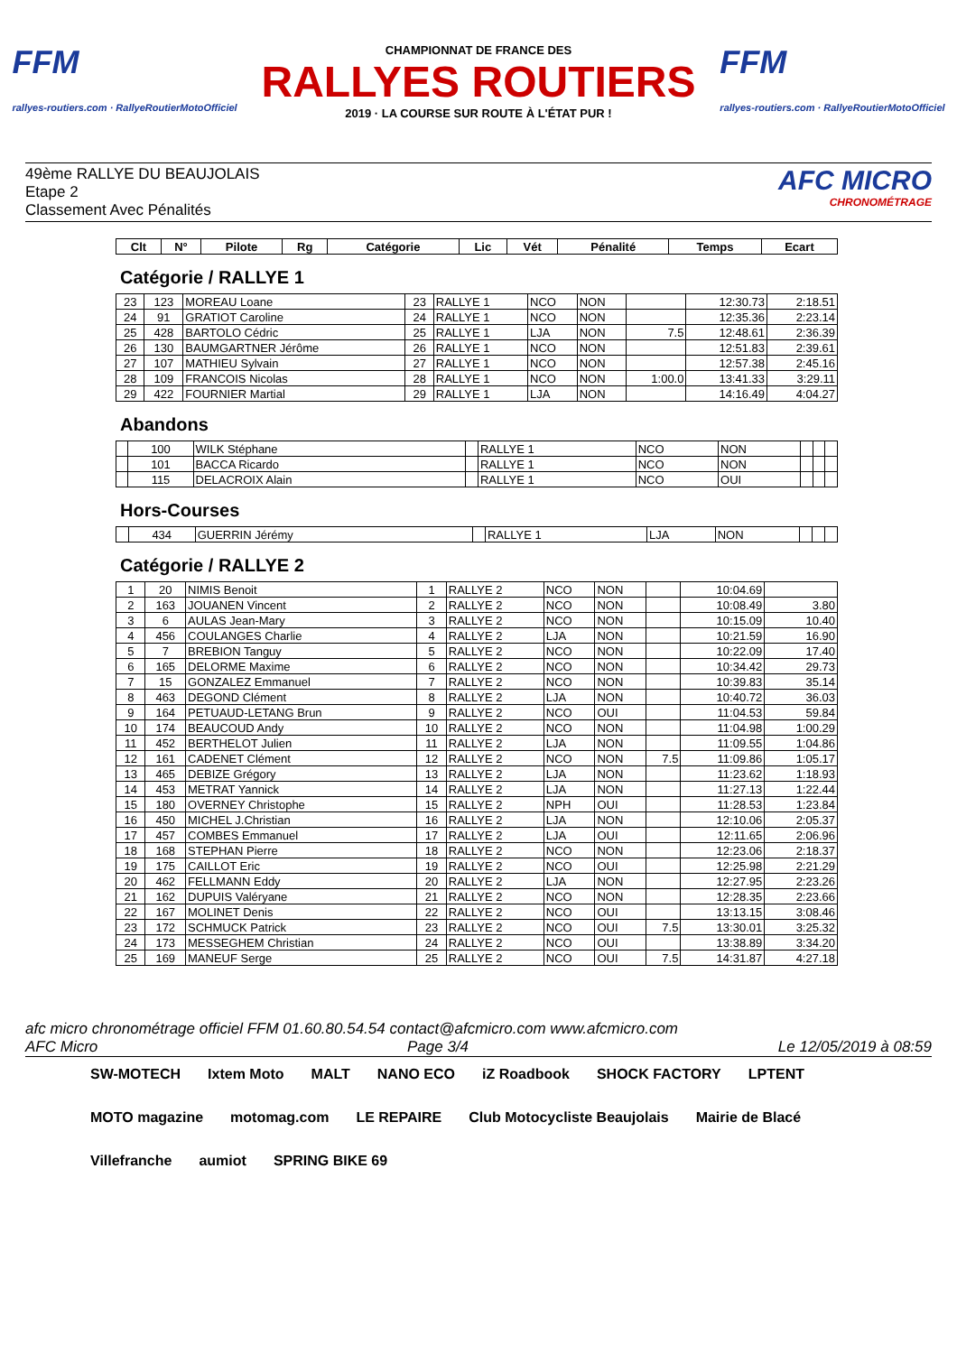FFM
rallyes-routiers.com · RallyeRoutierMotoOfficiel
CHAMPIONNAT DE FRANCE DES
RALLYES ROUTIERS
2019 · LA COURSE SUR ROUTE À L'ÉTAT PUR !
FFM
rallyes-routiers.com · RallyeRoutierMotoOfficiel
49ème RALLYE DU BEAUJOLAIS
Etape 2
Classement Avec Pénalités
AFC MICRO
CHRONOMÉTRAGE
| Clt | N° | Pilote | Rg | Catégorie | Lic | Vét | Pénalité | Temps | Ecart |
| --- | --- | --- | --- | --- | --- | --- | --- | --- | --- |
Catégorie / RALLYE 1
| 23 | 123 | MOREAU Loane | 23 | RALLYE 1 | NCO | NON | | 12:30.73 | 2:18.51 |
| 24 | 91 | GRATIOT Caroline | 24 | RALLYE 1 | NCO | NON | | 12:35.36 | 2:23.14 |
| 25 | 428 | BARTOLO Cédric | 25 | RALLYE 1 | LJA | NON | 7.5 | 12:48.61 | 2:36.39 |
| 26 | 130 | BAUMGARTNER Jérôme | 26 | RALLYE 1 | NCO | NON | | 12:51.83 | 2:39.61 |
| 27 | 107 | MATHIEU Sylvain | 27 | RALLYE 1 | NCO | NON | | 12:57.38 | 2:45.16 |
| 28 | 109 | FRANCOIS Nicolas | 28 | RALLYE 1 | NCO | NON | 1:00.0 | 13:41.33 | 3:29.11 |
| 29 | 422 | FOURNIER Martial | 29 | RALLYE 1 | LJA | NON | | 14:16.49 | 4:04.27 |
Abandons
| | 100 | WILK Stéphane | | RALLYE 1 | NCO | NON | | | |
| | 101 | BACCA Ricardo | | RALLYE 1 | NCO | NON | | | |
| | 115 | DELACROIX Alain | | RALLYE 1 | NCO | OUI | | | |
Hors-Courses
| | 434 | GUERRIN Jérémy | | RALLYE 1 | LJA | NON | | | |
Catégorie / RALLYE 2
| 1 | 20 | NIMIS Benoit | 1 | RALLYE 2 | NCO | NON | | 10:04.69 | |
| 2 | 163 | JOUANEN Vincent | 2 | RALLYE 2 | NCO | NON | | 10:08.49 | 3.80 |
| 3 | 6 | AULAS Jean-Mary | 3 | RALLYE 2 | NCO | NON | | 10:15.09 | 10.40 |
| 4 | 456 | COULANGES Charlie | 4 | RALLYE 2 | LJA | NON | | 10:21.59 | 16.90 |
| 5 | 7 | BREBION Tanguy | 5 | RALLYE 2 | NCO | NON | | 10:22.09 | 17.40 |
| 6 | 165 | DELORME Maxime | 6 | RALLYE 2 | NCO | NON | | 10:34.42 | 29.73 |
| 7 | 15 | GONZALEZ Emmanuel | 7 | RALLYE 2 | NCO | NON | | 10:39.83 | 35.14 |
| 8 | 463 | DEGOND Clément | 8 | RALLYE 2 | LJA | NON | | 10:40.72 | 36.03 |
| 9 | 164 | PETUAUD-LETANG Brun | 9 | RALLYE 2 | NCO | OUI | | 11:04.53 | 59.84 |
| 10 | 174 | BEAUCOUD Andy | 10 | RALLYE 2 | NCO | NON | | 11:04.98 | 1:00.29 |
| 11 | 452 | BERTHELOT Julien | 11 | RALLYE 2 | LJA | NON | | 11:09.55 | 1:04.86 |
| 12 | 161 | CADENET Clément | 12 | RALLYE 2 | NCO | NON | 7.5 | 11:09.86 | 1:05.17 |
| 13 | 465 | DEBIZE Grégory | 13 | RALLYE 2 | LJA | NON | | 11:23.62 | 1:18.93 |
| 14 | 453 | METRAT Yannick | 14 | RALLYE 2 | LJA | NON | | 11:27.13 | 1:22.44 |
| 15 | 180 | OVERNEY Christophe | 15 | RALLYE 2 | NPH | OUI | | 11:28.53 | 1:23.84 |
| 16 | 450 | MICHEL J.Christian | 16 | RALLYE 2 | LJA | NON | | 12:10.06 | 2:05.37 |
| 17 | 457 | COMBES Emmanuel | 17 | RALLYE 2 | LJA | OUI | | 12:11.65 | 2:06.96 |
| 18 | 168 | STEPHAN Pierre | 18 | RALLYE 2 | NCO | NON | | 12:23.06 | 2:18.37 |
| 19 | 175 | CAILLOT Eric | 19 | RALLYE 2 | NCO | OUI | | 12:25.98 | 2:21.29 |
| 20 | 462 | FELLMANN Eddy | 20 | RALLYE 2 | LJA | NON | | 12:27.95 | 2:23.26 |
| 21 | 162 | DUPUIS Valéryane | 21 | RALLYE 2 | NCO | NON | | 12:28.35 | 2:23.66 |
| 22 | 167 | MOLINET Denis | 22 | RALLYE 2 | NCO | OUI | | 13:13.15 | 3:08.46 |
| 23 | 172 | SCHMUCK Patrick | 23 | RALLYE 2 | NCO | OUI | 7.5 | 13:30.01 | 3:25.32 |
| 24 | 173 | MESSEGHEM Christian | 24 | RALLYE 2 | NCO | OUI | | 13:38.89 | 3:34.20 |
| 25 | 169 | MANEUF Serge | 25 | RALLYE 2 | NCO | OUI | 7.5 | 14:31.87 | 4:27.18 |
afc micro chronométrage officiel FFM 01.60.80.54.54 contact@afcmicro.com www.afcmicro.com
AFC Micro Page 3/4 Le 12/05/2019 à 08:59
SW-MOTECH Ixtem Moto MALT NANO ECO iZ Roadbook SHOCK FACTORY LPTENT MOTO magazine motomag.com LE REPAIRE Club Motocycliste Beaujolais Mairie de Blacé Villefranche aumiot SPRING BIKE 69